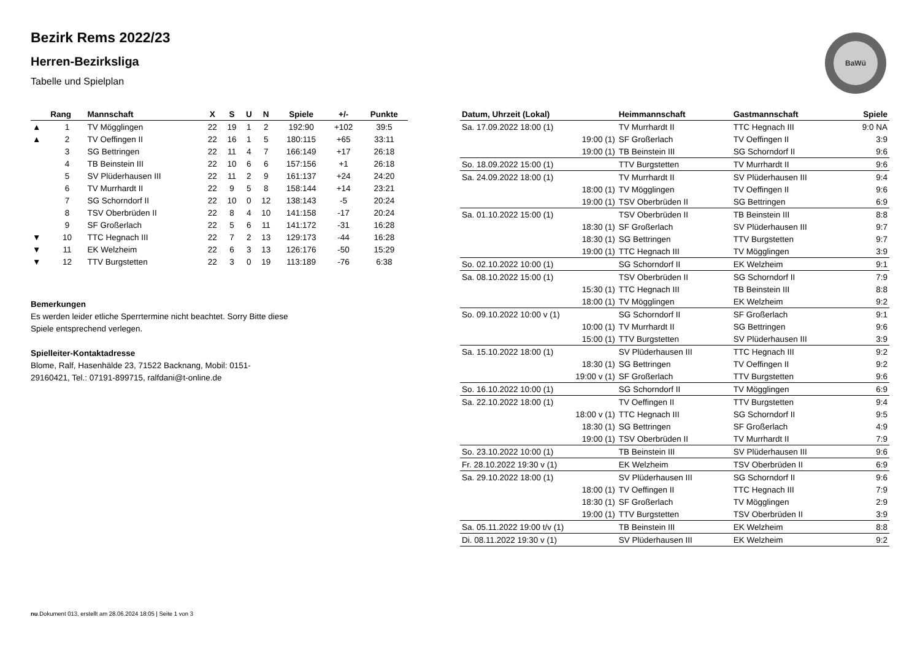BaWü
Bezirk Rems 2022/23
Herren-Bezirksliga
Tabelle und Spielplan
| | Rang | Mannschaft | X | S | U | N | Spiele | +/- | Punkte |
| --- | --- | --- | --- | --- | --- | --- | --- | --- | --- |
| ▲ | 1 | TV Mögglingen | 22 | 19 | 1 | 2 | 192:90 | +102 | 39:5 |
| ▲ | 2 | TV Oeffingen II | 22 | 16 | 1 | 5 | 180:115 | +65 | 33:11 |
| | 3 | SG Bettringen | 22 | 11 | 4 | 7 | 166:149 | +17 | 26:18 |
| | 4 | TB Beinstein III | 22 | 10 | 6 | 6 | 157:156 | +1 | 26:18 |
| | 5 | SV Plüderhausen III | 22 | 11 | 2 | 9 | 161:137 | +24 | 24:20 |
| | 6 | TV Murrhardt II | 22 | 9 | 5 | 8 | 158:144 | +14 | 23:21 |
| | 7 | SG Schorndorf II | 22 | 10 | 0 | 12 | 138:143 | -5 | 20:24 |
| | 8 | TSV Oberbrüden II | 22 | 8 | 4 | 10 | 141:158 | -17 | 20:24 |
| | 9 | SF Großerlach | 22 | 5 | 6 | 11 | 141:172 | -31 | 16:28 |
| ▼ | 10 | TTC Hegnach III | 22 | 7 | 2 | 13 | 129:173 | -44 | 16:28 |
| ▼ | 11 | EK Welzheim | 22 | 6 | 3 | 13 | 126:176 | -50 | 15:29 |
| ▼ | 12 | TTV Burgstetten | 22 | 3 | 0 | 19 | 113:189 | -76 | 6:38 |
Bemerkungen
Es werden leider etliche Sperrtermine nicht beachtet. Sorry Bitte diese Spiele entsprechend verlegen.
Spielleiter-Kontaktadresse
Blome, Ralf, Hasenhälde 23, 71522 Backnang, Mobil: 0151-29160421, Tel.: 07191-899715, ralfdani@t-online.de
| Datum, Uhrzeit (Lokal) | Heimmannschaft | Gastmannschaft | Spiele |
| --- | --- | --- | --- |
| Sa. 17.09.2022 18:00 (1) | TV Murrhardt II | TTC Hegnach III | 9:0 NA |
| 19:00 (1) | SF Großerlach | TV Oeffingen II | 3:9 |
| 19:00 (1) | TB Beinstein III | SG Schorndorf II | 9:6 |
| So. 18.09.2022 15:00 (1) | TTV Burgstetten | TV Murrhardt II | 9:6 |
| Sa. 24.09.2022 18:00 (1) | TV Murrhardt II | SV Plüderhausen III | 9:4 |
| 18:00 (1) | TV Mögglingen | TV Oeffingen II | 9:6 |
| 19:00 (1) | TSV Oberbrüden II | SG Bettringen | 6:9 |
| Sa. 01.10.2022 15:00 (1) | TSV Oberbrüden II | TB Beinstein III | 8:8 |
| 18:30 (1) | SF Großerlach | SV Plüderhausen III | 9:7 |
| 18:30 (1) | SG Bettringen | TTV Burgstetten | 9:7 |
| 19:00 (1) | TTC Hegnach III | TV Mögglingen | 3:9 |
| So. 02.10.2022 10:00 (1) | SG Schorndorf II | EK Welzheim | 9:1 |
| Sa. 08.10.2022 15:00 (1) | TSV Oberbrüden II | SG Schorndorf II | 7:9 |
| 15:30 (1) | TTC Hegnach III | TB Beinstein III | 8:8 |
| 18:00 (1) | TV Mögglingen | EK Welzheim | 9:2 |
| So. 09.10.2022 10:00 v (1) | SG Schorndorf II | SF Großerlach | 9:1 |
| 10:00 (1) | TV Murrhardt II | SG Bettringen | 9:6 |
| 15:00 (1) | TTV Burgstetten | SV Plüderhausen III | 3:9 |
| Sa. 15.10.2022 18:00 (1) | SV Plüderhausen III | TTC Hegnach III | 9:2 |
| 18:30 (1) | SG Bettringen | TV Oeffingen II | 9:2 |
| 19:00 v (1) | SF Großerlach | TTV Burgstetten | 9:6 |
| So. 16.10.2022 10:00 (1) | SG Schorndorf II | TV Mögglingen | 6:9 |
| Sa. 22.10.2022 18:00 (1) | TV Oeffingen II | TTV Burgstetten | 9:4 |
| 18:00 v (1) | TTC Hegnach III | SG Schorndorf II | 9:5 |
| 18:30 (1) | SG Bettringen | SF Großerlach | 4:9 |
| 19:00 (1) | TSV Oberbrüden II | TV Murrhardt II | 7:9 |
| So. 23.10.2022 10:00 (1) | TB Beinstein III | SV Plüderhausen III | 9:6 |
| Fr. 28.10.2022 19:30 v (1) | EK Welzheim | TSV Oberbrüden II | 6:9 |
| Sa. 29.10.2022 18:00 (1) | SV Plüderhausen III | SG Schorndorf II | 9:6 |
| 18:00 (1) | TV Oeffingen II | TTC Hegnach III | 7:9 |
| 18:30 (1) | SF Großerlach | TV Mögglingen | 2:9 |
| 19:00 (1) | TTV Burgstetten | TSV Oberbrüden II | 3:9 |
| Sa. 05.11.2022 19:00 t/v (1) | TB Beinstein III | EK Welzheim | 8:8 |
| Di. 08.11.2022 19:30 v (1) | SV Plüderhausen III | EK Welzheim | 9:2 |
nu.Dokument 013, erstellt am 28.06.2024 18:05 | Seite 1 von 3